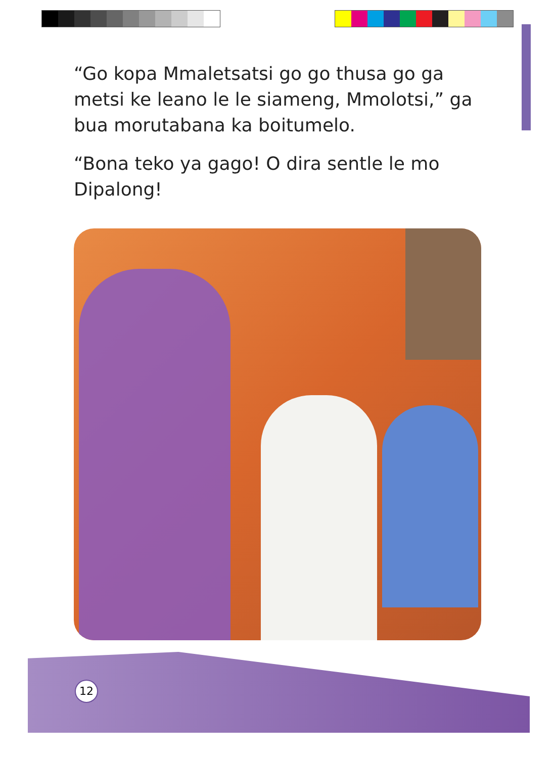“Go kopa Mmaletsatsi go go thusa go ga metsi ke leano le le siameng, Mmolotsi,” ga bua morutabana ka boitumelo.
“Bona teko ya gago! O dira sentle le mo Dipalong!
12